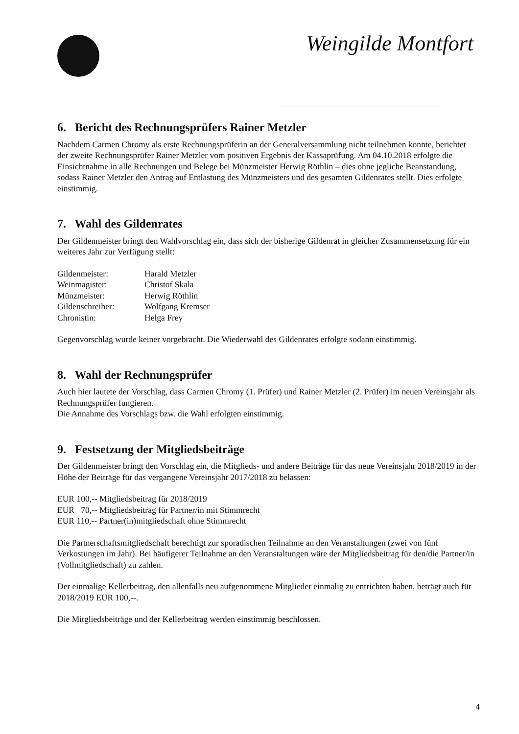Weingilde Montfort
6. Bericht des Rechnungsprüfers Rainer Metzler
Nachdem Carmen Chromy als erste Rechnungsprüferin an der Generalversammlung nicht teilnehmen konnte, berichtet der zweite Rechnungsprüfer Rainer Metzler vom positiven Ergebnis der Kassaprüfung. Am 04.10.2018 erfolgte die Einsichtnahme in alle Rechnungen und Belege bei Münzmeister Herwig Röthlin – dies ohne jegliche Beanstandung, sodass Rainer Metzler den Antrag auf Entlastung des Münzmeisters und des gesamten Gildenrates stellt. Dies erfolgte einstimmig.
7. Wahl des Gildenrates
Der Gildenmeister bringt den Wahlvorschlag ein, dass sich der bisherige Gildenrat in gleicher Zusammensetzung für ein weiteres Jahr zur Verfügung stellt:
Gildenmeister: Harald Metzler
Weinmagister: Christof Skala
Münzmeister: Herwig Röthlin
Gildenschreiber: Wolfgang Kremser
Chronistin: Helga Frey
Gegenvorschlag wurde keiner vorgebracht. Die Wiederwahl des Gildenrates erfolgte sodann einstimmig.
8. Wahl der Rechnungsprüfer
Auch hier lautete der Vorschlag, dass Carmen Chromy (1. Prüfer) und Rainer Metzler (2. Prüfer) im neuen Vereinsjahr als Rechnungsprüfer fungieren.
Die Annahme des Vorschlags bzw. die Wahl erfolgten einstimmig.
9. Festsetzung der Mitgliedsbeiträge
Der Gildenmeister bringt den Vorschlag ein, die Mitglieds- und andere Beiträge für das neue Vereinsjahr 2018/2019 in der Höhe der Beiträge für das vergangene Vereinsjahr 2017/2018 zu belassen:
EUR 100,-- Mitgliedsbeitrag für 2018/2019
EUR 70,-- Mitgliedsbeitrag für Partner/in mit Stimmrecht
EUR 110,-- Partner(in)mitgliedschaft ohne Stimmrecht
Die Partnerschaftsmitgliedschaft berechtigt zur sporadischen Teilnahme an den Veranstaltungen (zwei von fünf Verkostungen im Jahr). Bei häufigerer Teilnahme an den Veranstaltungen wäre der Mitgliedsbeitrag für den/die Partner/in (Vollmitgliedschaft) zu zahlen.
Der einmalige Kellerbeitrag, den allenfalls neu aufgenommene Mitglieder einmalig zu entrichten haben, beträgt auch für 2018/2019 EUR 100,--.
Die Mitgliedsbeiträge und der Kellerbeitrag werden einstimmig beschlossen.
4